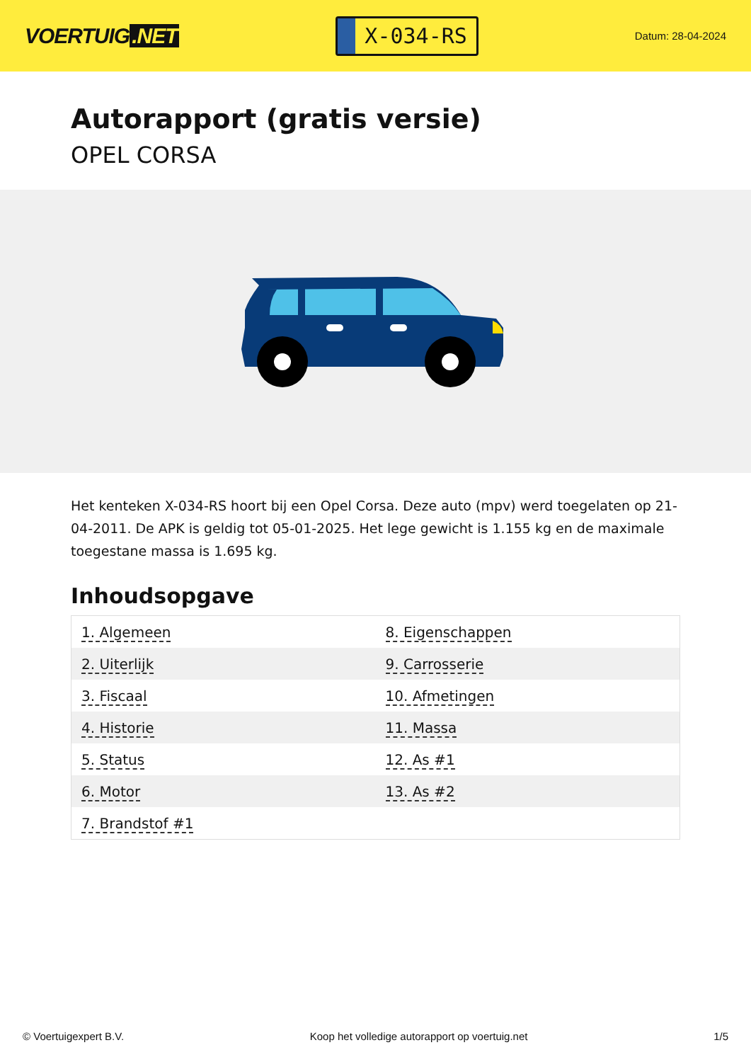VOERTUIG.NET
X-034-RS
Datum: 28-04-2024
Autorapport (gratis versie)
OPEL CORSA
Het kenteken X-034-RS hoort bij een Opel Corsa. Deze auto (mpv) werd toegelaten op 21-04-2011. De APK is geldig tot 05-01-2025. Het lege gewicht is 1.155 kg en de maximale toegestane massa is 1.695 kg.
Inhoudsopgave
| 1. Algemeen | 8. Eigenschappen |
| 2. Uiterlijk | 9. Carrosserie |
| 3. Fiscaal | 10. Afmetingen |
| 4. Historie | 11. Massa |
| 5. Status | 12. As #1 |
| 6. Motor | 13. As #2 |
| 7. Brandstof #1 | |
© Voertuigexpert B.V. Koop het volledige autorapport op voertuig.net 1/5